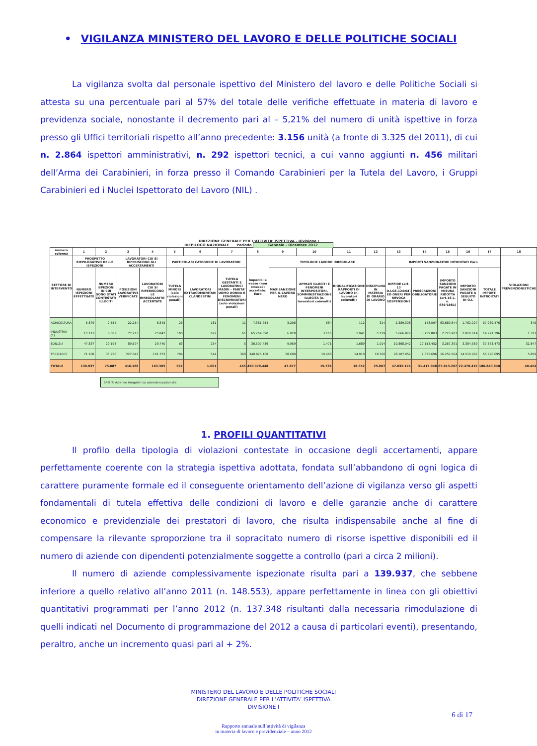• VIGILANZA MINISTERO DEL LAVORO E DELLE POLITICHE SOCIALI
La vigilanza svolta dal personale ispettivo del Ministero del lavoro e delle Politiche Sociali si attesta su una percentuale pari al 57% del totale delle verifiche effettuate in materia di lavoro e previdenza sociale, nonostante il decremento pari al – 5,21% del numero di unità ispettive in forza presso gli Uffici territoriali rispetto all’anno precedente: 3.156 unità (a fronte di 3.325 del 2011), di cui n. 2.864 ispettori amministrativi, n. 292 ispettori tecnici, a cui vanno aggiunti n. 456 militari dell’Arma dei Carabinieri, in forza presso il Comando Carabinieri per la Tutela del Lavoro, i Gruppi Carabinieri ed i Nuclei Ispettorato del Lavoro (NIL) .
DIREZIONE GENERALE PER L'ATTIVITA' ISPETTIVA - Divisione I
RIEPILOGO NAZIONALE Periodo Gennaio - Dicembre 2012
| numero colonna | 1 | 2 | 3 | 4 | 5 | 6 | 7 | 8 | 9 | 10 | 11 | 12 | 13 | 14 | 15 | 16 | 17 | 18 |
| --- | --- | --- | --- | --- | --- | --- | --- | --- | --- | --- | --- | --- | --- | --- | --- | --- | --- | --- |
| SETTORE DI INTERVENTO | PROSPETTO RIEPILOGATIVO DELLE ISPEZIONI | | LAVORATORI CUI SI RIFERISCONO GLI ACCERTAMENTI | | PARTICOLARI CATEGORIE DI LAVORATORI | | | Imponibile evaso (non omesso) accertato. Euro | TIPOLOGIE LAVORO IRREGOLARE | | | | IMPORTI SANZIONATORI INTROITATI Euro | | | | | VIOLAZIONI PREVENZIONISTICHE |
| | NUMERO ISPEZIONI EFFETTUATE | NUMERO ISPEZIONI IN CUI SONO STATI CONTESTATI ILLECITI | POSIZIONI LAVORATIVE VERIFICATE | LAVORATORI CUI SI RIFERISCONO LE IRREGOLARITA' ACCERTATE | TUTELA MINORI (solo violazioni penali) | LAVORATORI EXTRACOMUNITARI CLANDESTINI | TUTELA GESTANTI E LAVORATRICI MADRI - PARITA' UOMO DONNA E FENOMENI DISCRIMINATORI (solo violazioni penali) | | MAXISANZIONE PER IL LAVORO NERO | APPALTI ILLECITI E FENOMENI INTERPOSITORI, SOMMINISTRAZIONE ILLECITA (n. lavoratori coinvolti) | RIQUALIFICAZIONE RAPPORTI DI LAVORO (n. lavoratori coinvolti) | DISCIPLINA IN MATERIA DI ORARIO DI LAVORO | DIFFIDE (art. 13 D.LGS.124/04) ED ONERI PER REVOCA SOSPENSIONE | PRESCRIZIONI OBBLIGATORIE | IMPORTO SANZIONI PAGATE IN MISURA RIDOTTA (art.16 L. n. 689/1981) | IMPORTO SANZIONI PAGATE A SEGUITO DI O.I. | TOTALE IMPORTI INTROITATI | |
| AGRICOLTURA | 5.879 | 2.554 | 22.254 | 6.345 | 25 | 181 | 11 | 7.381.754 | 3.208 | 684 | 112 | 314 | 2.389.308 | 148.097 | 63.669.844 | 1.762.227 | 67.969.476 | 345 |
| INDUSTRIA (1) | 15.113 | 8.083 | 77.213 | 25.847 | 105 | 622 | 61 | 65.264.090 | 6.020 | 3.116 | 1.941 | 5.719 | 5.666.872 | 3.759.803 | 2.723.907 | 2.820.614 | 14.971.196 | 1.373 |
| EDILIZIA | 47.837 | 29.194 | 89.674 | 29.740 | 63 | 254 | 5 | 36.507.436 | 9.959 | 1.471 | 1.689 | 1.014 | 10.868.042 | 20.153.452 | 3.267.391 | 3.384.589 | 37.673.473 | 32.847 |
| TERZIARIO | 71.108 | 35.256 | 227.047 | 101.373 | 704 | 544 | 368 | 340.926.168 | 28.690 | 10.468 | 14.910 | 18.760 | 28.107.952 | 7.355.696 | 16.252.064 | 14.510.982 | 66.226.695 | 5.859 |
| TOTALE | 139.937 | 75.087 | 416.188 | 163.305 | 897 | 1.601 | 445 | 450.079.448 | 47.877 | 15.739 | 18.652 | 25.807 | 47.032.174 | 31.417.048 | 85.913.207 | 22.478.412 | 186.840.840 | 40.424 |
54% % Aziende irregolari su aziende ispezionate
1. PROFILI QUANTITATIVI
Il profilo della tipologia di violazioni contestate in occasione degli accertamenti, appare perfettamente coerente con la strategia ispettiva adottata, fondata sull’abbandono di ogni logica di carattere puramente formale ed il conseguente orientamento dell’azione di vigilanza verso gli aspetti fondamentali di tutela effettiva delle condizioni di lavoro e delle garanzie anche di carattere economico e previdenziale dei prestatori di lavoro, che risulta indispensabile anche al fine di compensare la rilevante sproporzione tra il sopracitato numero di risorse ispettive disponibili ed il numero di aziende con dipendenti potenzialmente soggette a controllo (pari a circa 2 milioni).
Il numero di aziende complessivamente ispezionate risulta pari a 139.937, che sebbene inferiore a quello relativo all’anno 2011 (n. 148.553), appare perfettamente in linea con gli obiettivi quantitativi programmati per l’anno 2012 (n. 137.348 risultanti dalla necessaria rimodulazione di quelli indicati nel Documento di programmazione del 2012 a causa di particolari eventi), presentando, peraltro, anche un incremento quasi pari al + 2%.
MINISTERO DEL LAVORO E DELLE POLITICHE SOCIALI
DIREZIONE GENERALE PER L’ATTIVITA’ ISPETTIVA
DIVISIONE I
6 di 17
Rapporto annuale sull’attività di vigilanza
in materia di lavoro e previdenziale – anno 2012